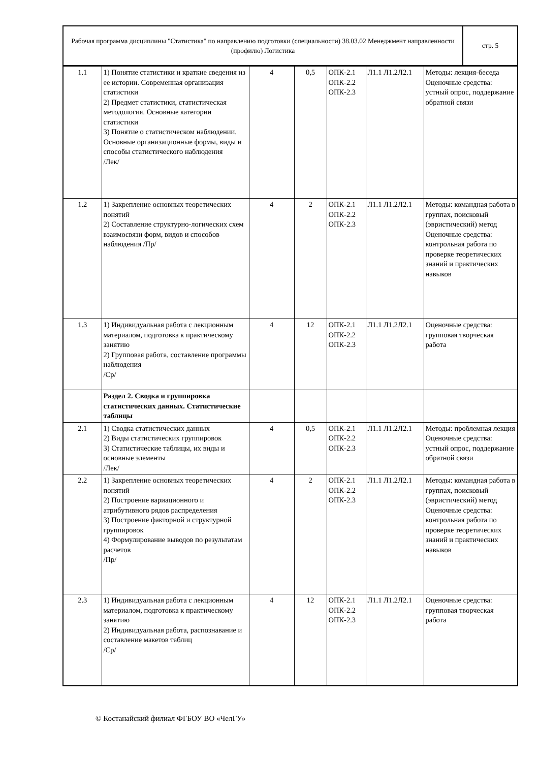| Рабочая программа дисциплины "Статистика" по направлению подготовки (специальности) 38.03.02 Менеджмент направленности (профилю) Логистика | стр. 5 |
| 1.1 | 1) Понятие статистики и краткие сведения из ее истории. Современная организация статистики 2) Предмет статистики, статистическая методология. Основные категории статистики 3) Понятие о статистическом наблюдении. Основные организационные формы, виды и способы статистического наблюдения /Лек/ | 4 | 0,5 | ОПК-2.1 ОПК-2.2 ОПК-2.3 | Л1.1 Л1.2Л2.1 | Методы: лекция-беседа Оценочные средства: устный опрос, поддержание обратной связи |
| 1.2 | 1) Закрепление основных теоретических понятий 2) Составление структурно-логических схем взаимосвязи форм, видов и способов наблюдения /Пр/ | 4 | 2 | ОПК-2.1 ОПК-2.2 ОПК-2.3 | Л1.1 Л1.2Л2.1 | Методы: командная работа в группах, поисковый (эвристический) метод Оценочные средства: контрольная работа по проверке теоретических знаний и практических навыков |
| 1.3 | 1) Индивидуальная работа с лекционным материалом, подготовка к практическому занятию 2) Групповая работа, составление программы наблюдения /Ср/ | 4 | 12 | ОПК-2.1 ОПК-2.2 ОПК-2.3 | Л1.1 Л1.2Л2.1 | Оценочные средства: групповая творческая работа |
| | Раздел 2. Сводка и группировка статистических данных. Статистические таблицы | | | | | |
| 2.1 | 1) Сводка статистических данных 2) Виды статистических группировок 3) Статистические таблицы, их виды и основные элементы /Лек/ | 4 | 0,5 | ОПК-2.1 ОПК-2.2 ОПК-2.3 | Л1.1 Л1.2Л2.1 | Методы: проблемная лекция Оценочные средства: устный опрос, поддержание обратной связи |
| 2.2 | 1) Закрепление основных теоретических понятий 2) Построение вариационного и атрибутивного рядов распределения 3) Построение факторной и структурной группировок 4) Формулирование выводов по результатам расчетов /Пр/ | 4 | 2 | ОПК-2.1 ОПК-2.2 ОПК-2.3 | Л1.1 Л1.2Л2.1 | Методы: командная работа в группах, поисковый (эвристический) метод Оценочные средства: контрольная работа по проверке теоретических знаний и практических навыков |
| 2.3 | 1) Индивидуальная работа с лекционным материалом, подготовка к практическому занятию 2) Индивидуальная работа, распознавание и составление макетов таблиц /Ср/ | 4 | 12 | ОПК-2.1 ОПК-2.2 ОПК-2.3 | Л1.1 Л1.2Л2.1 | Оценочные средства: групповая творческая работа |
© Костанайский филиал ФГБОУ ВО «ЧелГУ»